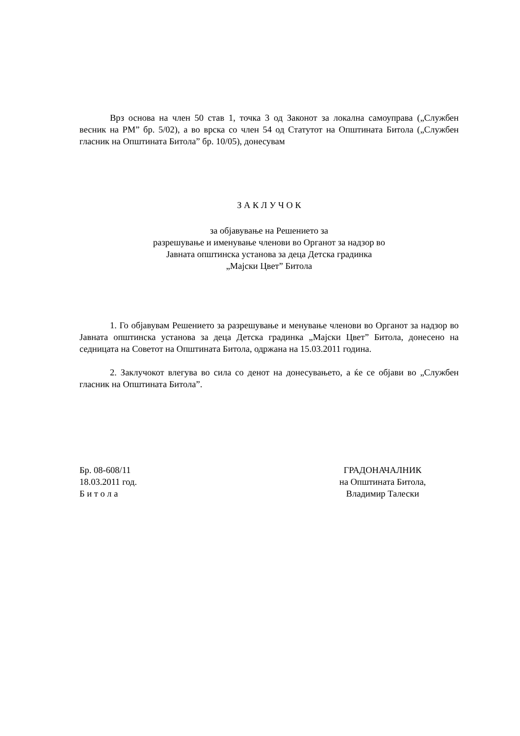Врз основа на член 50 став 1, точка 3 од Законот за локална самоуправа („Службен весник на РМ” бр. 5/02), а во врска со член 54 од Статутот на Општината Битола („Службен гласник на Општината Битола” бр. 10/05), донесувам
З А К Л У Ч О К
за објавување на Решението за
разрешување и именување членови во Органот за надзор во
Јавната општинска установа за деца Детска градинка
„Мајски Цвет” Битола
1. Го објавувам Решението за разрешување и менување членови во Органот за надзор во Јавната општинска установа за деца Детска градинка „Мајски Цвет” Битола, донесено на седницата на Советот на Општината Битола, одржана на 15.03.2011 година.
2. Заклучокот влегува во сила со денот на донесувањето, а ќе се објави во „Службен гласник на Општината Битола”.
Бр. 08-608/11
18.03.2011 год.
Б и т о л а
ГРАДОНАЧАЛНИК
на Општината Битола,
Владимир Талески